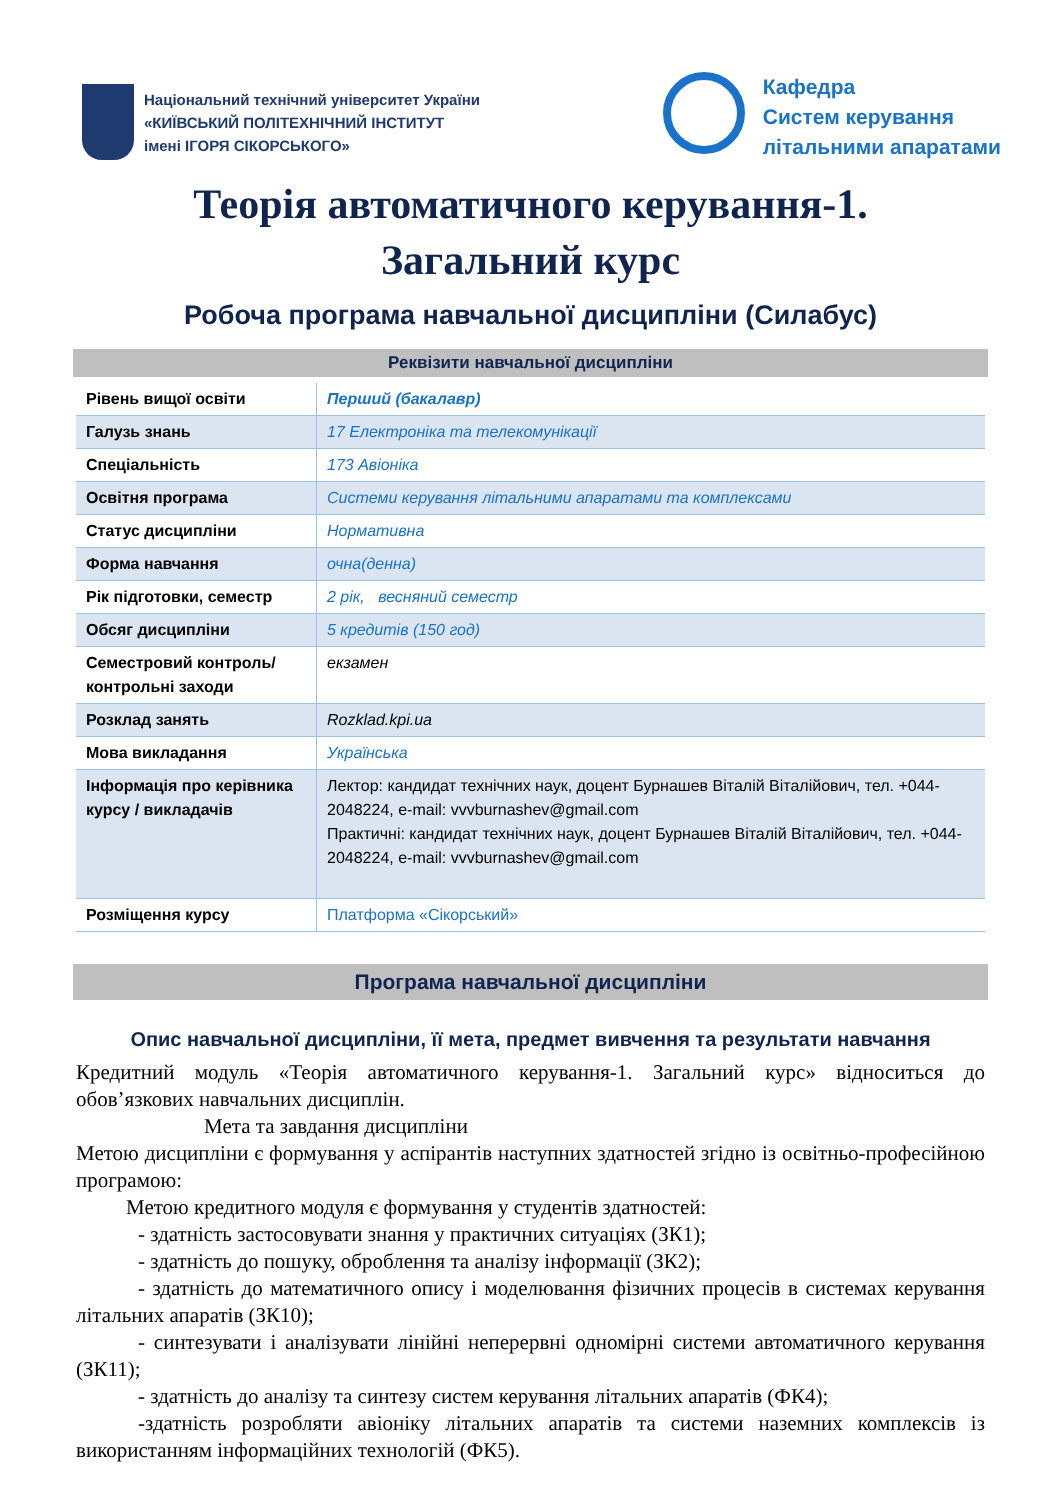Національний технічний університет України
«КИЇВСЬКИЙ ПОЛІТЕХНІЧНИЙ ІНСТИТУТ
імені ІГОРЯ СІКОРСЬКОГО»
Кафедра
Систем керування
літальними апаратами
Теорія автоматичного керування-1.
Загальний курс
Робоча програма навчальної дисципліни (Силабус)
Реквізити навчальної дисципліни
| Рівень вищої освіти | Перший (бакалавр) |
| Галузь знань | 17 Електроніка та телекомунікації |
| Спеціальність | 173 Авіоніка |
| Освітня програма | Системи керування літальними апаратами та комплексами |
| Статус дисципліни | Нормативна |
| Форма навчання | очна(денна) |
| Рік підготовки, семестр | 2 рік, весняний семестр |
| Обсяг дисципліни | 5 кредитів (150 год) |
| Семестровий контроль/ контрольні заходи | екзамен |
| Розклад занять | Rozklad.kpi.ua |
| Мова викладання | Українська |
| Інформація про керівника курсу / викладачів | Лектор: кандидат технічних наук, доцент Бурнашев Віталій Віталійович, тел. +044-2048224, e-mail: vvvburnashev@gmail.com Практичні: кандидат технічних наук, доцент Бурнашев Віталій Віталійович, тел. +044-2048224, e-mail: vvvburnashev@gmail.com |
| Розміщення курсу | Платформа «Сікорський» |
Програма навчальної дисципліни
Опис навчальної дисципліни, її мета, предмет вивчення та результати навчання
Кредитний модуль «Теорія автоматичного керування-1. Загальний курс» відноситься до обов’язкових навчальних дисциплін.
Мета та завдання дисципліни
Метою дисципліни є формування у аспірантів наступних здатностей згідно із освітньо-професійною програмою:
Метою кредитного модуля є формування у студентів здатностей:
- здатність застосовувати знання у практичних ситуаціях (ЗК1);
- здатність до пошуку, оброблення та аналізу інформації (ЗК2);
- здатність до математичного опису і моделювання фізичних процесів в системах керування літальних апаратів (ЗК10);
- синтезувати і аналізувати лінійні неперервні одномірні системи автоматичного керування (ЗК11);
- здатність до аналізу та синтезу систем керування літальних апаратів (ФК4);
-здатність розробляти авіоніку літальних апаратів та системи наземних комплексів із використанням інформаційних технологій (ФК5).